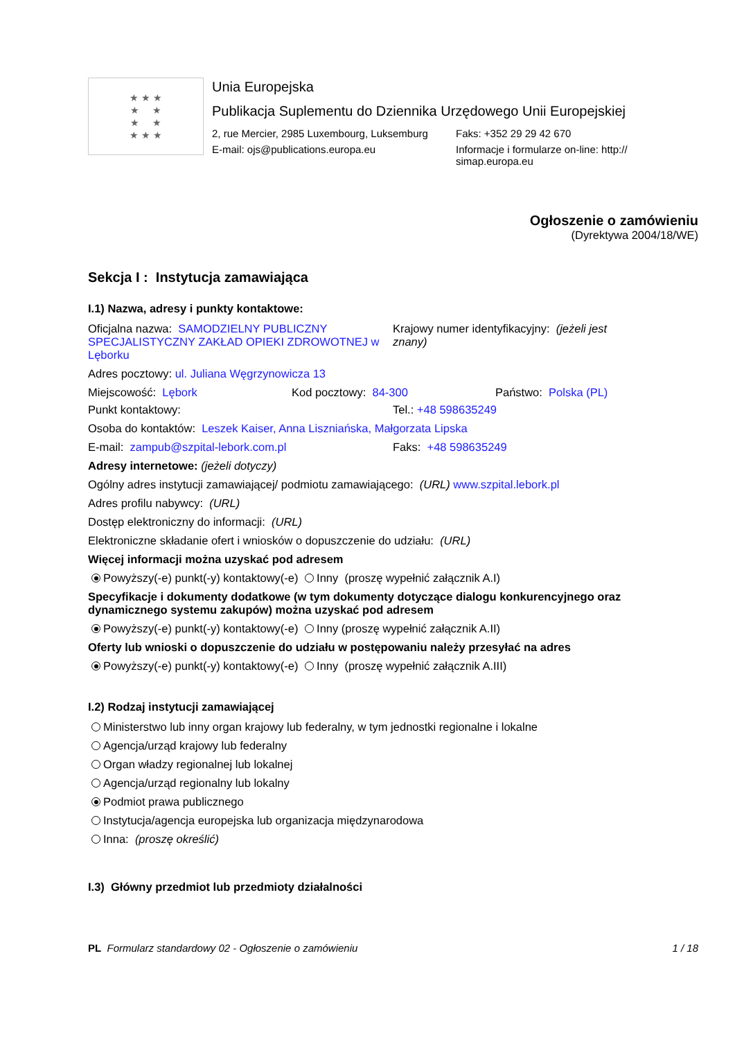★ ★ ★
★ ★
★ ★
★ ★ ★
Unia Europejska
Publikacja Suplementu do Dziennika Urzędowego Unii Europejskiej
2, rue Mercier, 2985 Luxembourg, Luksemburg
Faks: +352 29 29 42 670
E-mail: ojs@publications.europa.eu Informacje i formularze on-line: http:// simap.europa.eu
Ogłoszenie o zamówieniu
(Dyrektywa 2004/18/WE)
Sekcja I : Instytucja zamawiająca
I.1) Nazwa, adresy i punkty kontaktowe:
Oficjalna nazwa: SAMODZIELNY PUBLICZNY SPECJALISTYCZNY ZAKŁAD OPIEKI ZDROWOTNEJ w Lęborku
Krajowy numer identyfikacyjny: (jeżeli jest znany)
Adres pocztowy: ul. Juliana Węgrzynowicza 13
Miejscowość: Lębork Kod pocztowy: 84-300 Państwo: Polska (PL)
Punkt kontaktowy: Tel.: +48 598635249
Osoba do kontaktów: Leszek Kaiser, Anna Liszniańska, Małgorzata Lipska
E-mail: zampub@szpital-lebork.com.pl Faks: +48 598635249
Adresy internetowe: (jeżeli dotyczy)
Ogólny adres instytucji zamawiającej/ podmiotu zamawiającego: (URL) www.szpital.lebork.pl
Adres profilu nabywcy: (URL)
Dostęp elektroniczny do informacji: (URL)
Elektroniczne składanie ofert i wniosków o dopuszczenie do udziału: (URL)
Więcej informacji można uzyskać pod adresem
Powyższy(-e) punkt(-y) kontaktowy(-e) Inny (proszę wypełnić załącznik A.I)
Specyfikacje i dokumenty dodatkowe (w tym dokumenty dotyczące dialogu konkurencyjnego oraz dynamicznego systemu zakupów) można uzyskać pod adresem
Powyższy(-e) punkt(-y) kontaktowy(-e) Inny (proszę wypełnić załącznik A.II)
Oferty lub wnioski o dopuszczenie do udziału w postępowaniu należy przesyłać na adres
Powyższy(-e) punkt(-y) kontaktowy(-e) Inny (proszę wypełnić załącznik A.III)
I.2) Rodzaj instytucji zamawiającej
Ministerstwo lub inny organ krajowy lub federalny, w tym jednostki regionalne i lokalne
Agencja/urząd krajowy lub federalny
Organ władzy regionalnej lub lokalnej
Agencja/urząd regionalny lub lokalny
Podmiot prawa publicznego
Instytucja/agencja europejska lub organizacja międzynarodowa
Inna: (proszę określić)
I.3) Główny przedmiot lub przedmioty działalności
PL Formularz standardowy 02 - Ogłoszenie o zamówieniu
1 / 18